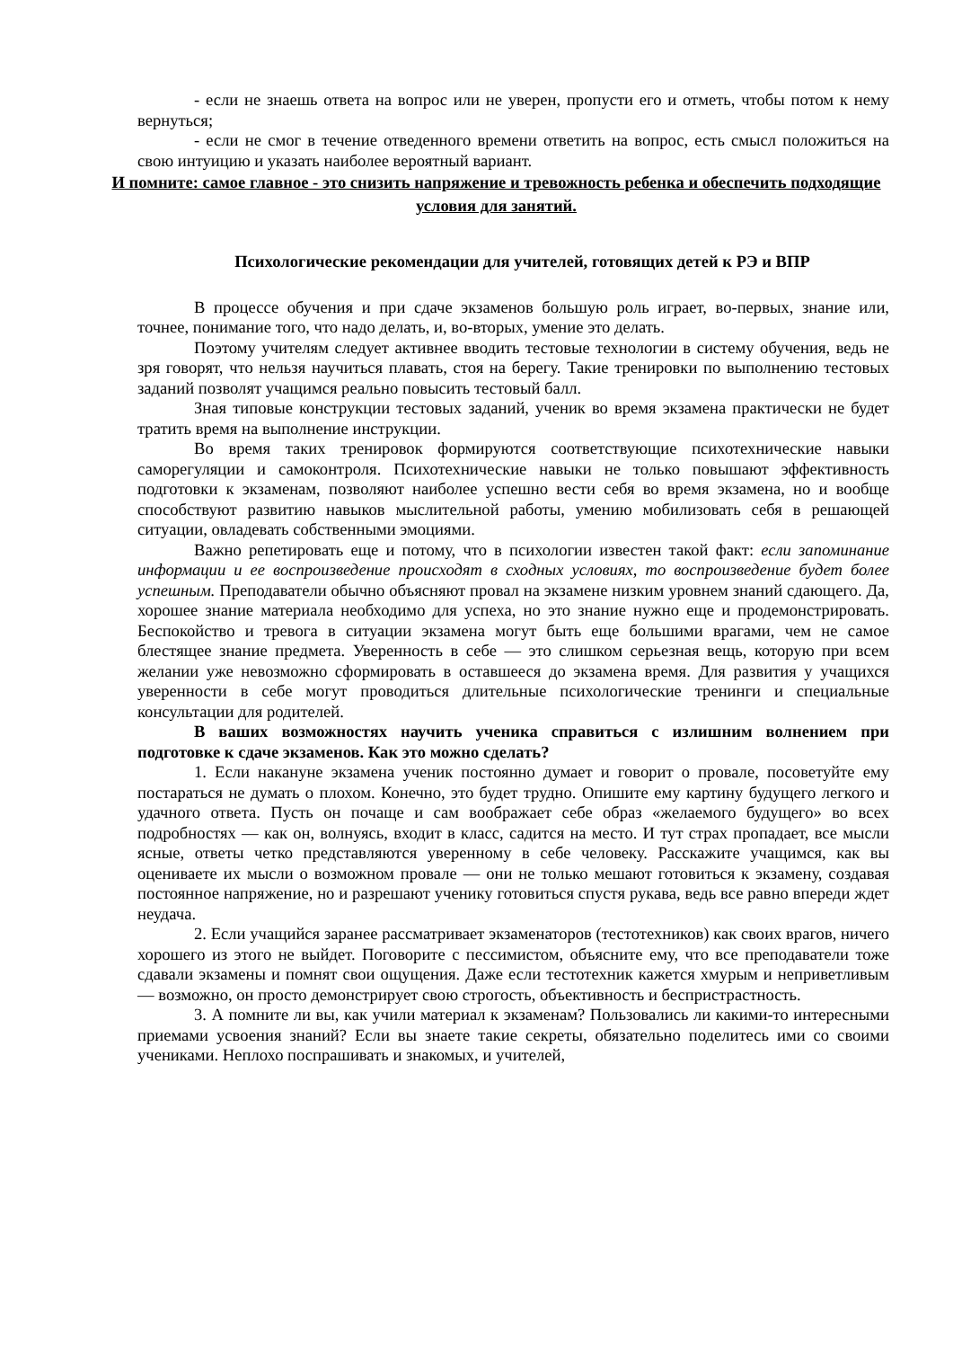- если не знаешь ответа на вопрос или не уверен, пропусти его и отметь, чтобы потом к нему вернуться;
- если не смог в течение отведенного времени ответить на вопрос, есть смысл положиться на свою интуицию и указать наиболее вероятный вариант.
И помните: самое главное - это снизить напряжение и тревожность ребенка и обеспечить подходящие условия для занятий.
Психологические рекомендации для учителей, готовящих детей к РЭ и ВПР
В процессе обучения и при сдаче экзаменов большую роль играет, во-первых, знание или, точнее, понимание того, что надо делать, и, во-вторых, умение это делать.
Поэтому учителям следует активнее вводить тестовые технологии в систему обучения, ведь не зря говорят, что нельзя научиться плавать, стоя на берегу. Такие тренировки по выполнению тестовых заданий позволят учащимся реально повысить тестовый балл.
Зная типовые конструкции тестовых заданий, ученик во время экзамена практически не будет тратить время на выполнение инструкции.
Во время таких тренировок формируются соответствующие психотехнические навыки саморегуляции и самоконтроля. Психотехнические навыки не только повышают эффективность подготовки к экзаменам, позволяют наиболее успешно вести себя во время экзамена, но и вообще способствуют развитию навыков мыслительной работы, умению мобилизовать себя в решающей ситуации, овладевать собственными эмоциями.
Важно репетировать еще и потому, что в психологии известен такой факт: если запоминание информации и ее воспроизведение происходят в сходных условиях, то воспроизведение будет более успешным. Преподаватели обычно объясняют провал на экзамене низким уровнем знаний сдающего. Да, хорошее знание материала необходимо для успеха, но это знание нужно еще и продемонстрировать. Беспокойство и тревога в ситуации экзамена могут быть еще большими врагами, чем не самое блестящее знание предмета. Уверенность в себе — это слишком серьезная вещь, которую при всем желании уже невозможно сформировать в оставшееся до экзамена время. Для развития у учащихся уверенности в себе могут проводиться длительные психологические тренинги и специальные консультации для родителей.
В ваших возможностях научить ученика справиться с излишним волнением при подготовке к сдаче экзаменов. Как это можно сделать?
1. Если накануне экзамена ученик постоянно думает и говорит о провале, посоветуйте ему постараться не думать о плохом. Конечно, это будет трудно. Опишите ему картину будущего легкого и удачного ответа. Пусть он почаще и сам воображает себе образ «желаемого будущего» во всех подробностях — как он, волнуясь, входит в класс, садится на место. И тут страх пропадает, все мысли ясные, ответы четко представляются уверенному в себе человеку. Расскажите учащимся, как вы оцениваете их мысли о возможном провале — они не только мешают готовиться к экзамену, создавая постоянное напряжение, но и разрешают ученику готовиться спустя рукава, ведь все равно впереди ждет неудача.
2. Если учащийся заранее рассматривает экзаменаторов (тестотехников) как своих врагов, ничего хорошего из этого не выйдет. Поговорите с пессимистом, объясните ему, что все преподаватели тоже сдавали экзамены и помнят свои ощущения. Даже если тестотехник кажется хмурым и неприветливым — возможно, он просто демонстрирует свою строгость, объективность и беспристрастность.
3. А помните ли вы, как учили материал к экзаменам? Пользовались ли какими-то интересными приемами усвоения знаний? Если вы знаете такие секреты, обязательно поделитесь ими со своими учениками. Неплохо поспрашивать и знакомых, и учителей,